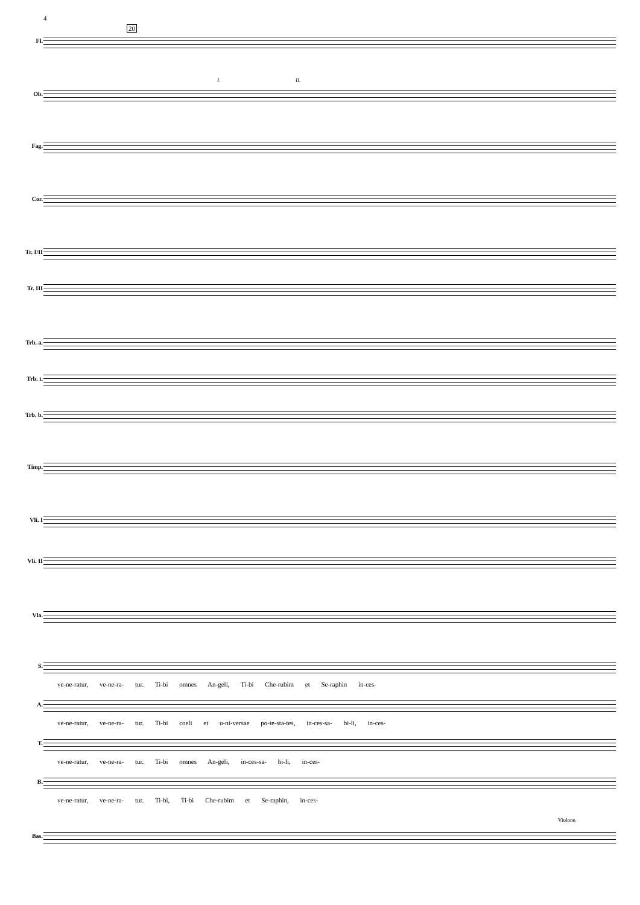4
Fl.
20
Ob.
I. II.
Fag.
Cor.
Tr. I/II
Tr. III
Trb. a.
Trb. t.
Trb. b.
Timp.
Vli. I
Vli. II
Vla.
S.
ve-ne-ratur, ve-ne-ra- tur. Ti-bi omnes An-geli, Ti-bi Che-rubim et Se-raphin in-ces-
A.
ve-ne-ratur, ve-ne-ra- tur. Ti-bi coeli et u-ni-versae po-te-sta-tes, in-ces-sa- bi-li, in-ces-
T.
ve-ne-ratur, ve-ne-ra- tur. Ti-bi omnes An-geli, in-ces-sa- bi-li, in-ces-
B.
ve-ne-ratur, ve-ne-ra- tur. Ti-bi, Ti-bi Che-rubim et Se-raphin, in-ces-
Bas.
Violone.